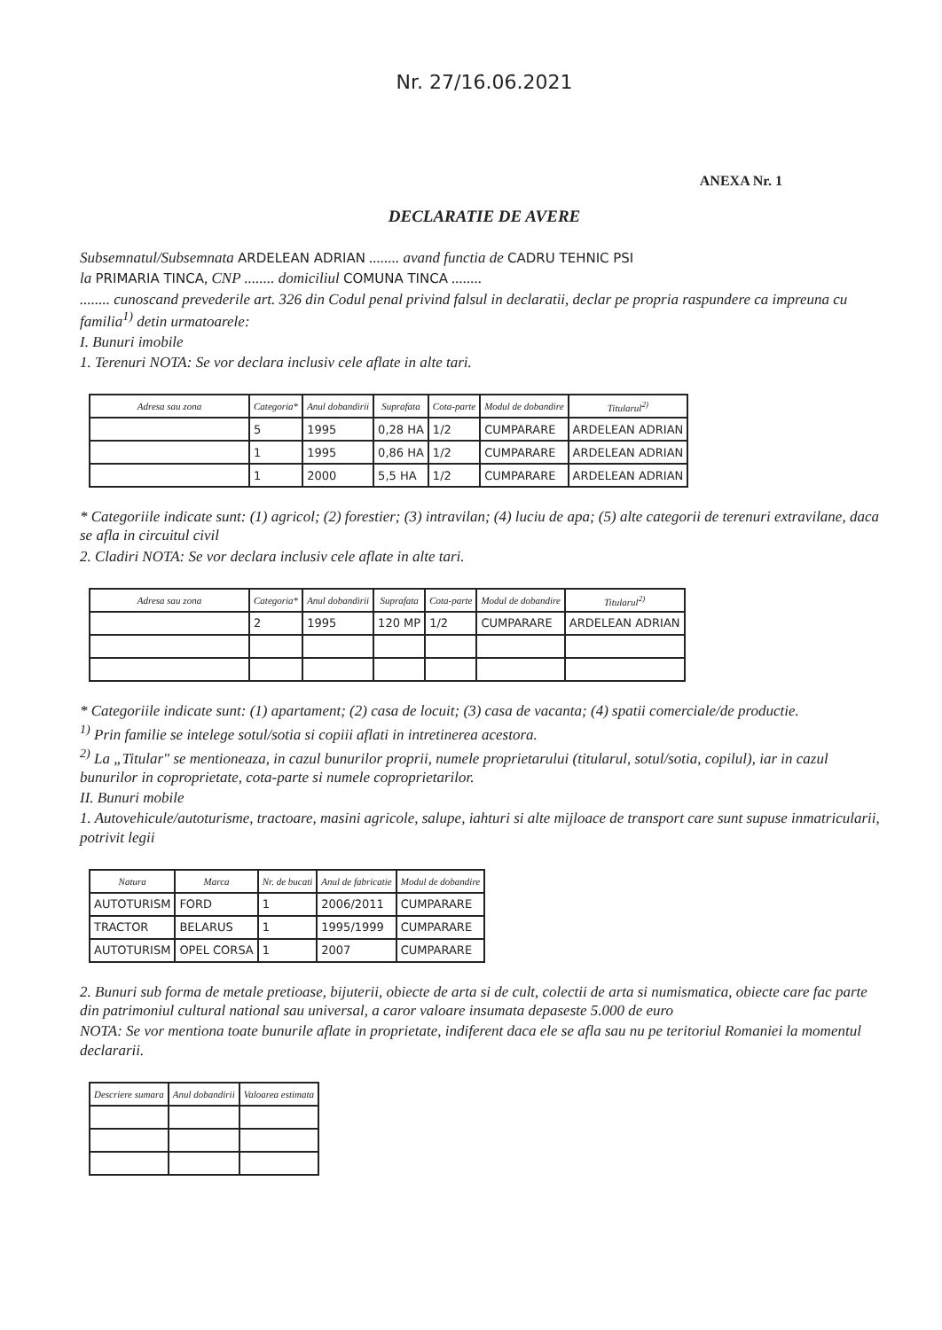Nr. 27/16.06.2021
ANEXA Nr. 1
DECLARATIE DE AVERE
Subsemnatul/Subsemnata ARDELEAN ADRIAN ........ avand functia de CADRU TEHNIC PSI
la PRIMARIA TINCA, CNP ........ domiciliul COMUNA TINCA ........
........ cunoscand prevederile art. 326 din Codul penal privind falsul in declaratii, declar pe propria raspundere ca impreuna cu familia<sup>1)</sup> detin urmatoarele:
I. Bunuri imobile
1. Terenuri NOTA: Se vor declara inclusiv cele aflate in alte tari.
| Adresa sau zona | Categoria* | Anul dobandirii | Suprafata | Cota-parte | Modul de dobandire | Titularul<sup>2)</sup> |
| --- | --- | --- | --- | --- | --- | --- |
| | 5 | 1995 | 0,28 HA | 1/2 | CUMPARARE | ARDELEAN ADRIAN |
| | 1 | 1995 | 0,86 HA | 1/2 | CUMPARARE | ARDELEAN ADRIAN |
| | 1 | 2000 | 5,5 HA | 1/2 | CUMPARARE | ARDELEAN ADRIAN |
* Categoriile indicate sunt: (1) agricol; (2) forestier; (3) intravilan; (4) luciu de apa; (5) alte categorii de terenuri extravilane, daca se afla in circuitul civil
2. Cladiri NOTA: Se vor declara inclusiv cele aflate in alte tari.
| Adresa sau zona | Categoria* | Anul dobandirii | Suprafata | Cota-parte | Modul de dobandire | Titularul<sup>2)</sup> |
| --- | --- | --- | --- | --- | --- | --- |
| | 2 | 1995 | 120 MP | 1/2 | CUMPARARE | ARDELEAN ADRIAN |
* Categoriile indicate sunt: (1) apartament; (2) casa de locuit; (3) casa de vacanta; (4) spatii comerciale/de productie.
<sup>1)</sup> Prin familie se intelege sotul/sotia si copiii aflati in intretinerea acestora.
<sup>2)</sup> La „Titular" se mentioneaza, in cazul bunurilor proprii, numele proprietarului (titularul, sotul/sotia, copilul), iar in cazul bunurilor in coproprietate, cota-parte si numele coproprietarilor.
II. Bunuri mobile
1. Autovehicule/autoturisme, tractoare, masini agricole, salupe, iahturi si alte mijloace de transport care sunt supuse inmatricularii, potrivit legii
| Natura | Marca | Nr. de bucati | Anul de fabricatie | Modul de dobandire |
| --- | --- | --- | --- | --- |
| AUTOTURISM | FORD | 1 | 2006/2011 | CUMPARARE |
| TRACTOR | BELARUS | 1 | 1995/1999 | CUMPARARE |
| AUTOTURISM | OPEL CORSA | 1 | 2007 | CUMPARARE |
2. Bunuri sub forma de metale pretioase, bijuterii, obiecte de arta si de cult, colectii de arta si numismatica, obiecte care fac parte din patrimoniul cultural national sau universal, a caror valoare insumata depaseste 5.000 de euro
NOTA: Se vor mentiona toate bunurile aflate in proprietate, indiferent daca ele se afla sau nu pe teritoriul Romaniei la momentul declararii.
| Descriere sumara | Anul dobandirii | Valoarea estimata |
| --- | --- | --- |